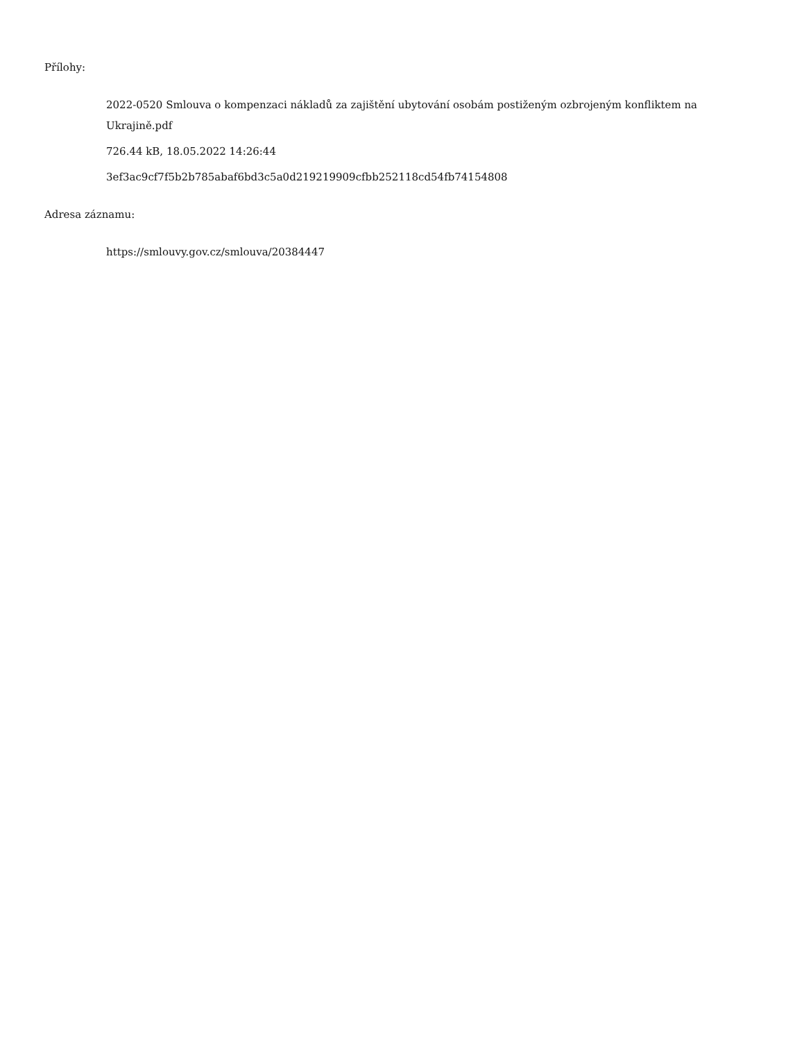Přílohy:
2022-0520 Smlouva o kompenzaci nákladů za zajištění ubytování osobám postiženým ozbrojeným konfliktem na Ukrajině.pdf
726.44 kB, 18.05.2022 14:26:44
3ef3ac9cf7f5b2b785abaf6bd3c5a0d219219909cfbb252118cd54fb74154808
Adresa záznamu:
https://smlouvy.gov.cz/smlouva/20384447